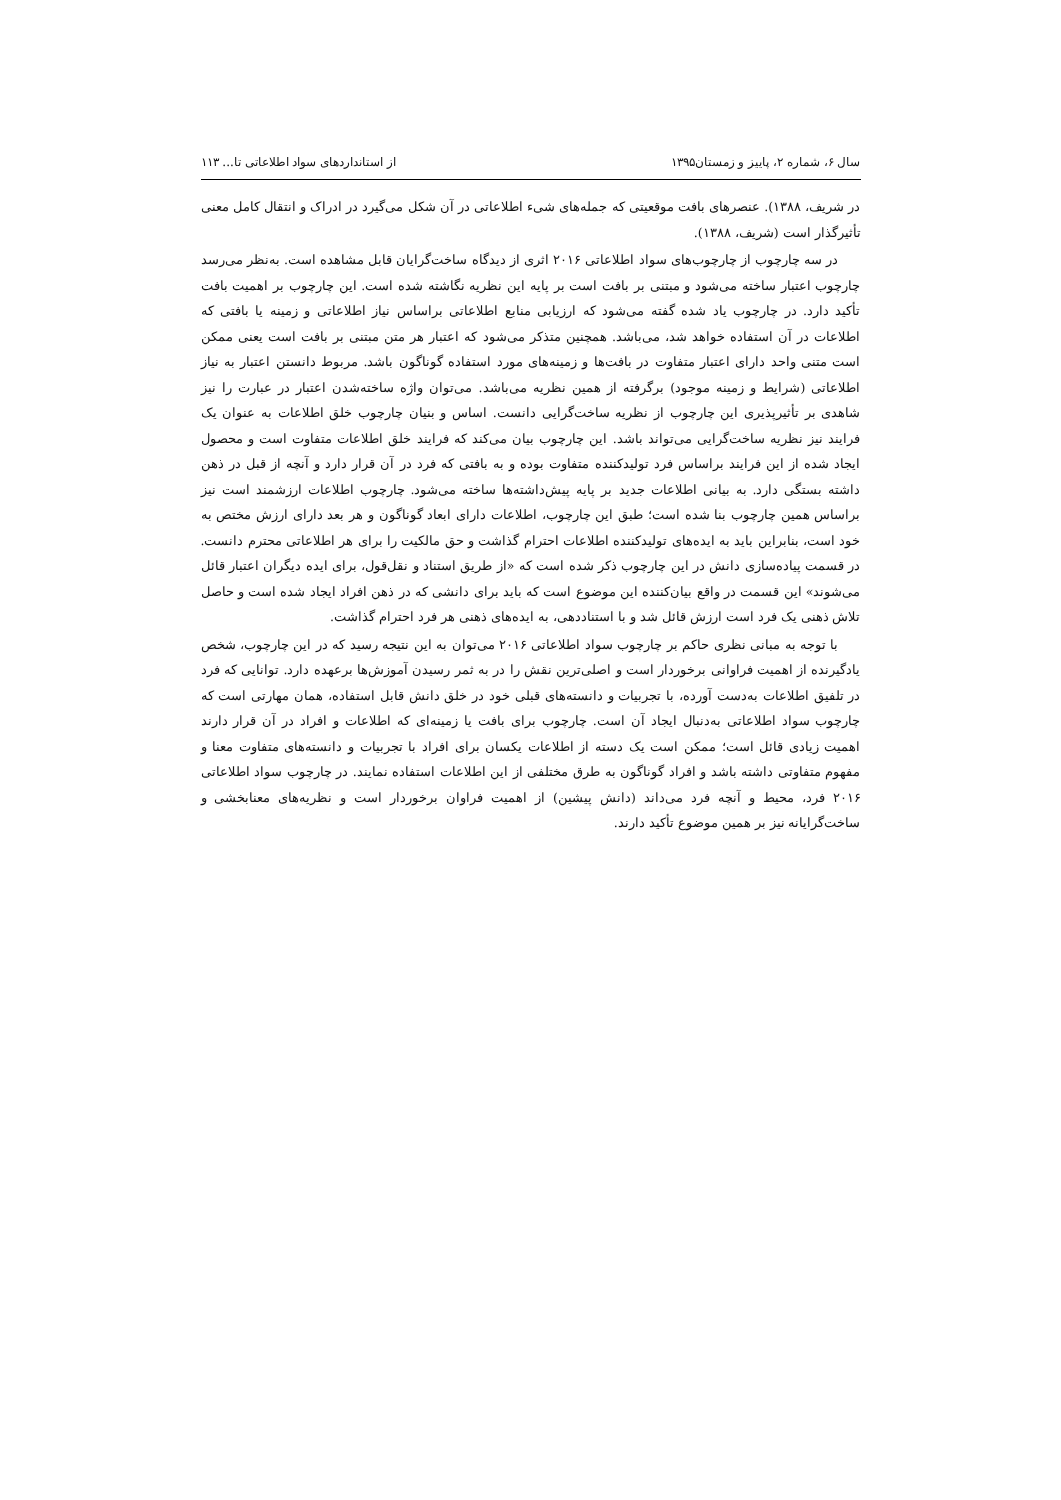سال ۶، شماره ۲، پاییز و زمستان۱۳۹۵ از استانداردهای سواد اطلاعاتی تا... ۱۱۳
در شریف، ۱۳۸۸). عنصرهای بافت موقعیتی که جمله‌های شیء اطلاعاتی در آن شکل می‌گیرد در ادراک و انتقال کامل معنی تأثیرگذار است (شریف، ۱۳۸۸).
در سه چارچوب از چارچوب‌های سواد اطلاعاتی ۲۰۱۶ اثری از دیدگاه ساخت‌گرایان قابل مشاهده است. به‌نظر می‌رسد چارچوب اعتبار ساخته می‌شود و مبتنی بر بافت است بر پایه این نظریه نگاشته شده است. این چارچوب بر اهمیت بافت تأکید دارد. در چارچوب یاد شده گفته می‌شود که ارزیابی منابع اطلاعاتی براساس نیاز اطلاعاتی و زمینه یا بافتی که اطلاعات در آن استفاده خواهد شد، می‌باشد. همچنین متذکر می‌شود که اعتبار هر متن مبتنی بر بافت است یعنی ممکن است متنی واحد دارای اعتبار متفاوت در بافت‌ها و زمینه‌های مورد استفاده گوناگون باشد. مربوط دانستن اعتبار به نیاز اطلاعاتی (شرایط و زمینه موجود) برگرفته از همین نظریه می‌باشد. می‌توان واژه ساخته‌شدن اعتبار در عبارت را نیز شاهدی بر تأثیرپذیری این چارچوب از نظریه ساخت‌گرایی دانست. اساس و بنیان چارچوب خلق اطلاعات به عنوان یک فرایند نیز نظریه ساخت‌گرایی می‌تواند باشد. این چارچوب بیان می‌کند که فرایند خلق اطلاعات متفاوت است و محصول ایجاد شده از این فرایند براساس فرد تولیدکننده متفاوت بوده و به بافتی که فرد در آن قرار دارد و آنچه از قبل در ذهن داشته بستگی دارد. به بیانی اطلاعات جدید بر پایه پیش‌داشته‌ها ساخته می‌شود. چارچوب اطلاعات ارزشمند است نیز براساس همین چارچوب بنا شده است؛ طبق این چارچوب، اطلاعات دارای ابعاد گوناگون و هر بعد دارای ارزش مختص به خود است، بنابراین باید به ایده‌های تولیدکننده اطلاعات احترام گذاشت و حق مالکیت را برای هر اطلاعاتی محترم دانست. در قسمت پیاده‌سازی دانش در این چارچوب ذکر شده است که «از طریق استناد و نقل‌قول، برای ایده دیگران اعتبار قائل می‌شوند» این قسمت در واقع بیان‌کننده این موضوع است که باید برای دانشی که در ذهن افراد ایجاد شده است و حاصل تلاش ذهنی یک فرد است ارزش قائل شد و با استناددهی، به ایده‌های ذهنی هر فرد احترام گذاشت.
با توجه به مبانی نظری حاکم بر چارچوب سواد اطلاعاتی ۲۰۱۶ می‌توان به این نتیجه رسید که در این چارچوب، شخص یادگیرنده از اهمیت فراوانی برخوردار است و اصلی‌ترین نقش را در به ثمر رسیدن آموزش‌ها برعهده دارد. توانایی که فرد در تلفیق اطلاعات به‌دست آورده، با تجربیات و دانسته‌های قبلی خود در خلق دانش قابل استفاده، همان مهارتی است که چارچوب سواد اطلاعاتی به‌دنبال ایجاد آن است. چارچوب برای بافت یا زمینه‌ای که اطلاعات و افراد در آن قرار دارند اهمیت زیادی قائل است؛ ممکن است یک دسته از اطلاعات یکسان برای افراد با تجربیات و دانسته‌های متفاوت معنا و مفهوم متفاوتی داشته باشد و افراد گوناگون به طرق مختلفی از این اطلاعات استفاده نمایند. در چارچوب سواد اطلاعاتی ۲۰۱۶ فرد، محیط و آنچه فرد می‌داند (دانش پیشین) از اهمیت فراوان برخوردار است و نظریه‌های معنابخشی و ساخت‌گرایانه نیز بر همین موضوع تأکید دارند.